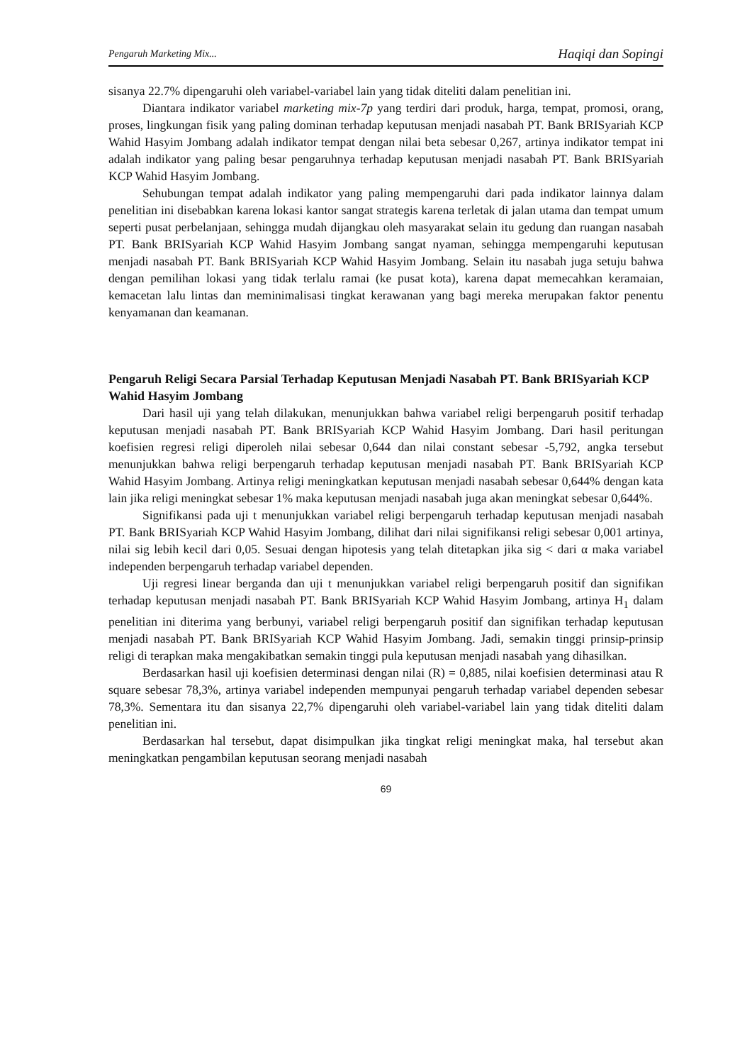Pengaruh Marketing Mix... Haqiqi dan Sopingi
sisanya 22.7% dipengaruhi oleh variabel-variabel lain yang tidak diteliti dalam penelitian ini.
Diantara indikator variabel marketing mix-7p yang terdiri dari produk, harga, tempat, promosi, orang, proses, lingkungan fisik yang paling dominan terhadap keputusan menjadi nasabah PT. Bank BRISyariah KCP Wahid Hasyim Jombang adalah indikator tempat dengan nilai beta sebesar 0,267, artinya indikator tempat ini adalah indikator yang paling besar pengaruhnya terhadap keputusan menjadi nasabah PT. Bank BRISyariah KCP Wahid Hasyim Jombang.
Sehubungan tempat adalah indikator yang paling mempengaruhi dari pada indikator lainnya dalam penelitian ini disebabkan karena lokasi kantor sangat strategis karena terletak di jalan utama dan tempat umum seperti pusat perbelanjaan, sehingga mudah dijangkau oleh masyarakat selain itu gedung dan ruangan nasabah PT. Bank BRISyariah KCP Wahid Hasyim Jombang sangat nyaman, sehingga mempengaruhi keputusan menjadi nasabah PT. Bank BRISyariah KCP Wahid Hasyim Jombang. Selain itu nasabah juga setuju bahwa dengan pemilihan lokasi yang tidak terlalu ramai (ke pusat kota), karena dapat memecahkan keramaian, kemacetan lalu lintas dan meminimalisasi tingkat kerawanan yang bagi mereka merupakan faktor penentu kenyamanan dan keamanan.
Pengaruh Religi Secara Parsial Terhadap Keputusan Menjadi Nasabah PT. Bank BRISyariah KCP Wahid Hasyim Jombang
Dari hasil uji yang telah dilakukan, menunjukkan bahwa variabel religi berpengaruh positif terhadap keputusan menjadi nasabah PT. Bank BRISyariah KCP Wahid Hasyim Jombang. Dari hasil peritungan koefisien regresi religi diperoleh nilai sebesar 0,644 dan nilai constant sebesar -5,792, angka tersebut menunjukkan bahwa religi berpengaruh terhadap keputusan menjadi nasabah PT. Bank BRISyariah KCP Wahid Hasyim Jombang. Artinya religi meningkatkan keputusan menjadi nasabah sebesar 0,644% dengan kata lain jika religi meningkat sebesar 1% maka keputusan menjadi nasabah juga akan meningkat sebesar 0,644%.
Signifikansi pada uji t menunjukkan variabel religi berpengaruh terhadap keputusan menjadi nasabah PT. Bank BRISyariah KCP Wahid Hasyim Jombang, dilihat dari nilai signifikansi religi sebesar 0,001 artinya, nilai sig lebih kecil dari 0,05. Sesuai dengan hipotesis yang telah ditetapkan jika sig < dari α maka variabel independen berpengaruh terhadap variabel dependen.
Uji regresi linear berganda dan uji t menunjukkan variabel religi berpengaruh positif dan signifikan terhadap keputusan menjadi nasabah PT. Bank BRISyariah KCP Wahid Hasyim Jombang, artinya H<sub>1</sub> dalam penelitian ini diterima yang berbunyi, variabel religi berpengaruh positif dan signifikan terhadap keputusan menjadi nasabah PT. Bank BRISyariah KCP Wahid Hasyim Jombang. Jadi, semakin tinggi prinsip-prinsip religi di terapkan maka mengakibatkan semakin tinggi pula keputusan menjadi nasabah yang dihasilkan.
Berdasarkan hasil uji koefisien determinasi dengan nilai (R) = 0,885, nilai koefisien determinasi atau R square sebesar 78,3%, artinya variabel independen mempunyai pengaruh terhadap variabel dependen sebesar 78,3%. Sementara itu dan sisanya 22,7% dipengaruhi oleh variabel-variabel lain yang tidak diteliti dalam penelitian ini.
Berdasarkan hal tersebut, dapat disimpulkan jika tingkat religi meningkat maka, hal tersebut akan meningkatkan pengambilan keputusan seorang menjadi nasabah
69